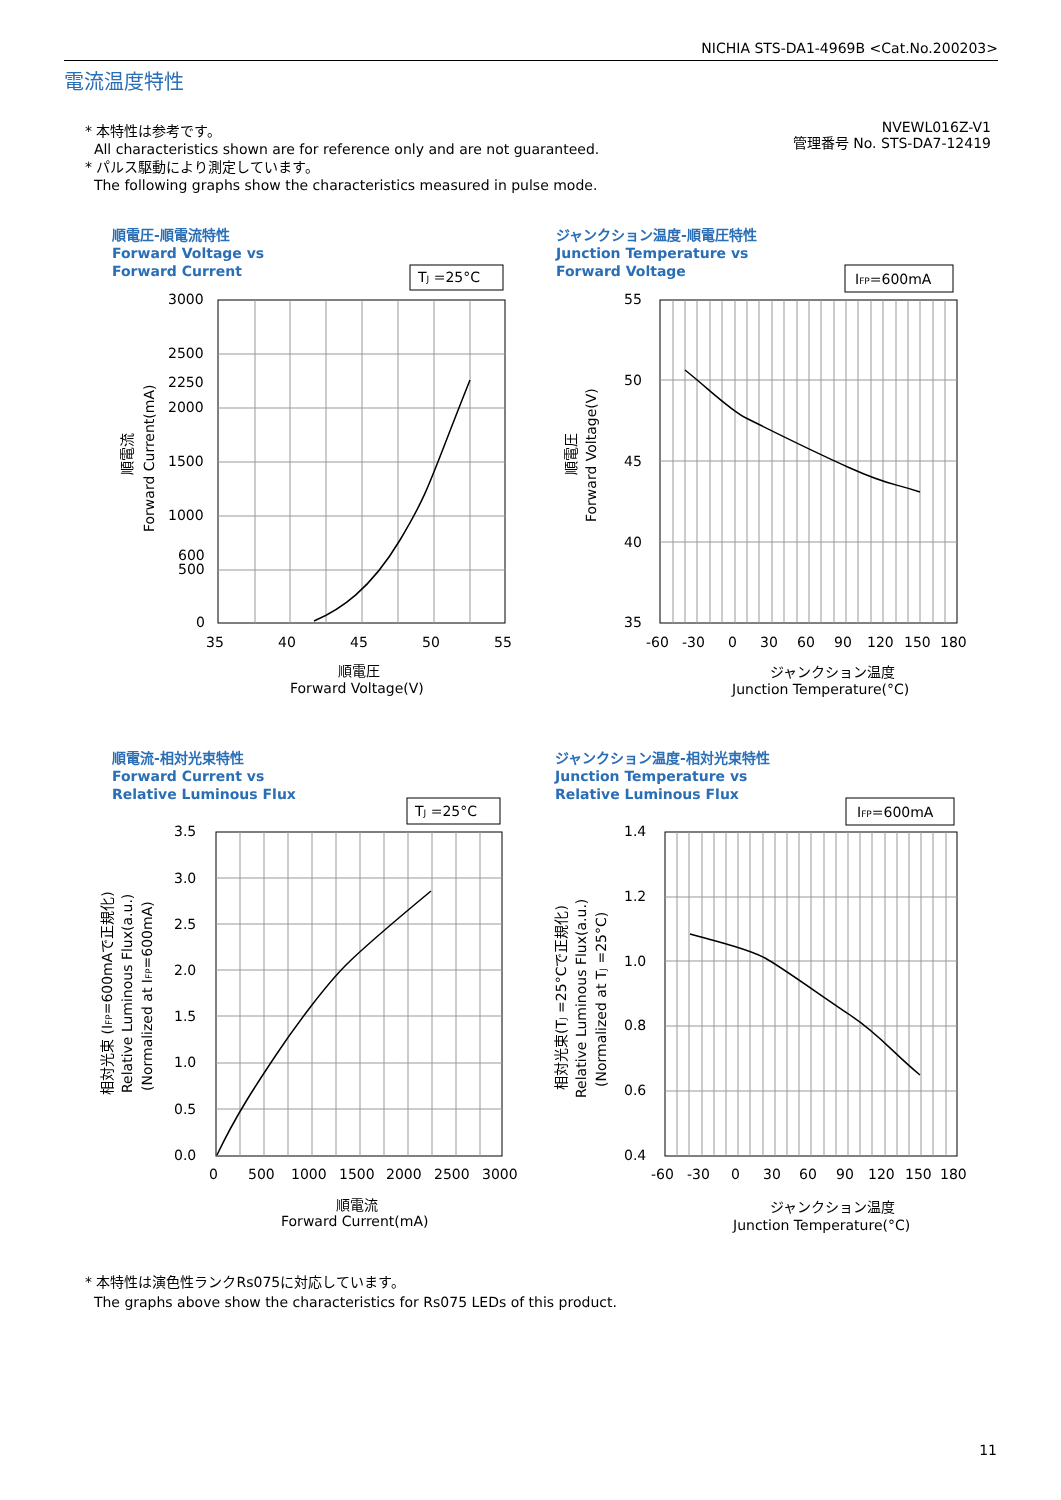NICHIA STS-DA1-4969B <Cat.No.200203>
電流温度特性
* 本特性は参考です。
All characteristics shown are for reference only and are not guaranteed.
* パルス駆動により測定しています。
The following graphs show the characteristics measured in pulse mode.
NVEWL016Z-V1
管理番号 No. STS-DA7-12419
順電圧-順電流特性
Forward Voltage vs
Forward Current
TJ =25°C
3000
2500
2250
2000
1500
1000
600
500
0
35
40
45
50
55
順電圧
Forward Voltage(V)
順電流
Forward Current(mA)
ジャンクション温度-順電圧特性
Junction Temperature vs
Forward Voltage
IFP=600mA
55
50
45
40
35
-60
-30
0
30
60
90
120
150
180
ジャンクション温度
Junction Temperature(°C)
順電圧
Forward Voltage(V)
順電流-相対光束特性
Forward Current vs
Relative Luminous Flux
TJ =25°C
3.5
3.0
2.5
2.0
1.5
1.0
0.5
0.0
0
500
1000
1500
2000
2500
3000
順電流
Forward Current(mA)
相対光束 (IFP=600mAで正規化)
Relative Luminous Flux(a.u.)
(Normalized at IFP=600mA)
ジャンクション温度-相対光束特性
Junction Temperature vs
Relative Luminous Flux
IFP=600mA
1.4
1.2
1.0
0.8
0.6
0.4
-60
-30
0
30
60
90
120
150
180
ジャンクション温度
Junction Temperature(°C)
相対光束(TJ =25°Cで正規化)
Relative Luminous Flux(a.u.)
(Normalized at TJ =25°C)
* 本特性は演色性ランクRs075に対応しています。
The graphs above show the characteristics for Rs075 LEDs of this product.
11